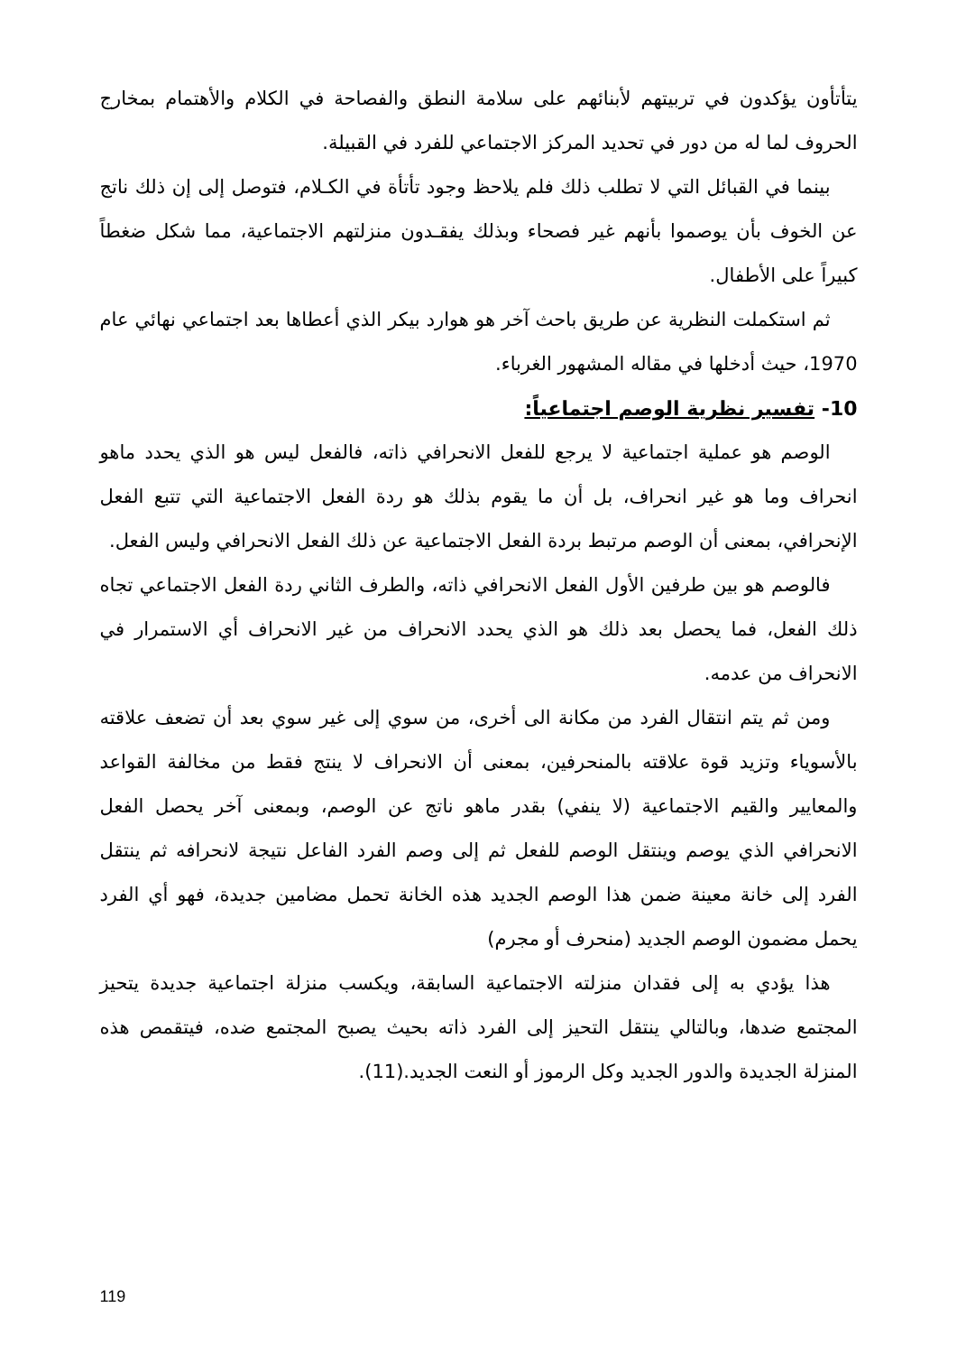يتأتأون يؤكدون في تربيتهم لأبنائهم على سلامة النطق والفصاحة في الكلام والأهتمام بمخارج الحروف لما له من دور في تحديد المركز الاجتماعي للفرد في القبيلة.
بينما في القبائل التي لا تطلب ذلك فلم يلاحظ وجود تأتأة في الكـلام، فتوصل إلى إن ذلك ناتج عن الخوف بأن يوصموا بأنهم غير فصحاء وبذلك يفقـدون منزلتهم الاجتماعية، مما شكل ضغطاً كبيراً على الأطفال.
ثم استكملت النظرية عن طريق باحث آخر هو هوارد بيكر الذي أعطاها بعد اجتماعي نهائي عام 1970، حيث أدخلها في مقاله المشهور الغرباء.
10- تفسير نظرية الوصم اجتماعياً:
الوصم هو عملية اجتماعية لا يرجع للفعل الانحرافي ذاته، فالفعل ليس هو الذي يحدد ماهو انحراف وما هو غير انحراف، بل أن ما يقوم بذلك هو ردة الفعل الاجتماعية التي تتبع الفعل الإنحرافي، بمعنى أن الوصم مرتبط بردة الفعل الاجتماعية عن ذلك الفعل الانحرافي وليس الفعل.
فالوصم هو بين طرفين الأول الفعل الانحرافي ذاته، والطرف الثاني ردة الفعل الاجتماعي تجاه ذلك الفعل، فما يحصل بعد ذلك هو الذي يحدد الانحراف من غير الانحراف أي الاستمرار في الانحراف من عدمه.
ومن ثم يتم انتقال الفرد من مكانة الى أخرى، من سوي إلى غير سوي بعد أن تضعف علاقته بالأسوياء وتزيد قوة علاقته بالمنحرفين، بمعنى أن الانحراف لا ينتج فقط من مخالفة القواعد والمعايير والقيم الاجتماعية (لا ينفي) بقدر ماهو ناتج عن الوصم، وبمعنى آخر يحصل الفعل الانحرافي الذي يوصم وينتقل الوصم للفعل ثم إلى وصم الفرد الفاعل نتيجة لانحرافه ثم ينتقل الفرد إلى خانة معينة ضمن هذا الوصم الجديد هذه الخانة تحمل مضامين جديدة، فهو أي الفرد يحمل مضمون الوصم الجديد (منحرف أو مجرم)
هذا يؤدي به إلى فقدان منزلته الاجتماعية السابقة، ويكسب منزلة اجتماعية جديدة يتحيز المجتمع ضدها، وبالتالي ينتقل التحيز إلى الفرد ذاته بحيث يصبح المجتمع ضده، فيتقمص هذه المنزلة الجديدة والدور الجديد وكل الرموز أو النعت الجديد.(11).
119